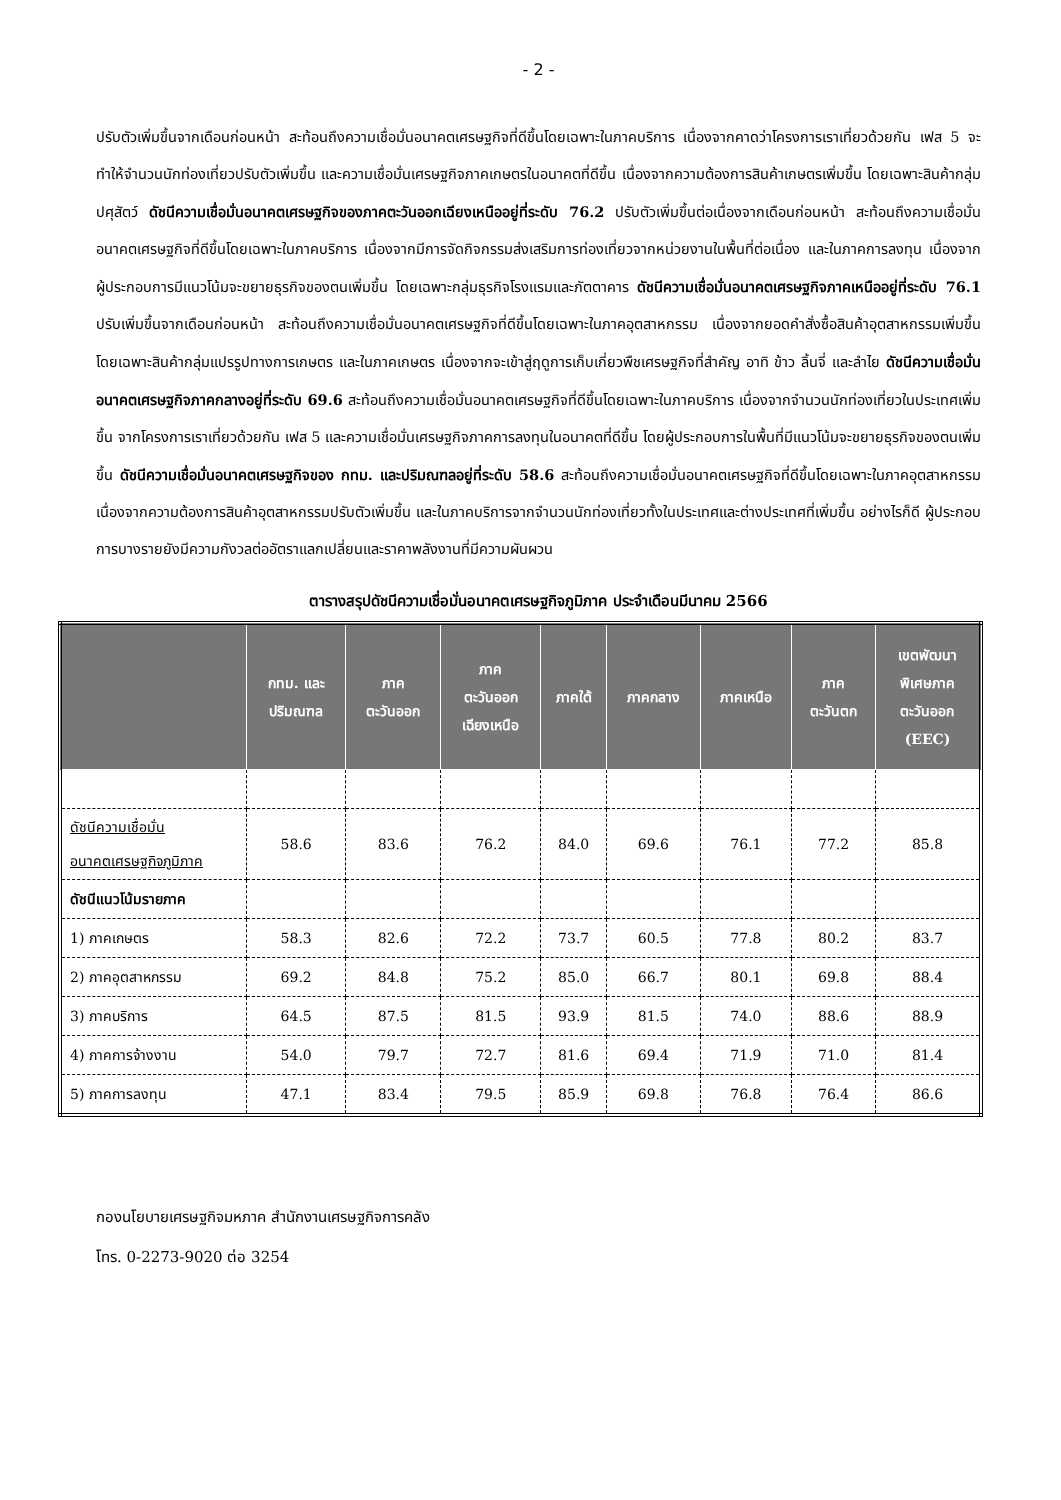- 2 -
ปรับตัวเพิ่มขึ้นจากเดือนก่อนหน้า สะท้อนถึงความเชื่อมั่นอนาคตเศรษฐกิจที่ดีขึ้นโดยเฉพาะในภาคบริการ เนื่องจากคาดว่าโครงการเราเที่ยวด้วยกัน เฟส 5 จะทำให้จำนวนนักท่องเที่ยวปรับตัวเพิ่มขึ้น และความเชื่อมั่นเศรษฐกิจภาคเกษตรในอนาคตที่ดีขึ้น เนื่องจากความต้องการสินค้าเกษตรเพิ่มขึ้น โดยเฉพาะสินค้ากลุ่มปศุสัตว์ ดัชนีความเชื่อมั่นอนาคตเศรษฐกิจของภาคตะวันออกเฉียงเหนืออยู่ที่ระดับ 76.2 ปรับตัวเพิ่มขึ้นต่อเนื่องจากเดือนก่อนหน้า สะท้อนถึงความเชื่อมั่นอนาคตเศรษฐกิจที่ดีขึ้นโดยเฉพาะในภาคบริการ เนื่องจากมีการจัดกิจกรรมส่งเสริมการท่องเที่ยวจากหน่วยงานในพื้นที่ต่อเนื่อง และในภาคการลงทุน เนื่องจากผู้ประกอบการมีแนวโน้มจะขยายธุรกิจของตนเพิ่มขึ้น โดยเฉพาะกลุ่มธุรกิจโรงแรมและภัตตาคาร ดัชนีความเชื่อมั่นอนาคตเศรษฐกิจภาคเหนืออยู่ที่ระดับ 76.1 ปรับเพิ่มขึ้นจากเดือนก่อนหน้า สะท้อนถึงความเชื่อมั่นอนาคตเศรษฐกิจที่ดีขึ้นโดยเฉพาะในภาคอุตสาหกรรม เนื่องจากยอดคำสั่งซื้อสินค้าอุตสาหกรรมเพิ่มขึ้น โดยเฉพาะสินค้ากลุ่มแปรรูปทางการเกษตร และในภาคเกษตร เนื่องจากจะเข้าสู่ฤดูการเก็บเกี่ยวพืชเศรษฐกิจที่สำคัญ อาทิ ข้าว ลิ้นจี่ และลำไย ดัชนีความเชื่อมั่นอนาคตเศรษฐกิจภาคกลางอยู่ที่ระดับ 69.6 สะท้อนถึงความเชื่อมั่นอนาคตเศรษฐกิจที่ดีขึ้นโดยเฉพาะในภาคบริการ เนื่องจากจำนวนนักท่องเที่ยวในประเทศเพิ่มขึ้น จากโครงการเราเที่ยวด้วยกัน เฟส 5 และความเชื่อมั่นเศรษฐกิจภาคการลงทุนในอนาคตที่ดีขึ้น โดยผู้ประกอบการในพื้นที่มีแนวโน้มจะขยายธุรกิจของตนเพิ่มขึ้น ดัชนีความเชื่อมั่นอนาคตเศรษฐกิจของ กทม. และปริมณฑลอยู่ที่ระดับ 58.6 สะท้อนถึงความเชื่อมั่นอนาคตเศรษฐกิจที่ดีขึ้นโดยเฉพาะในภาคอุตสาหกรรม เนื่องจากความต้องการสินค้าอุตสาหกรรมปรับตัวเพิ่มขึ้น และในภาคบริการจากจำนวนนักท่องเที่ยวทั้งในประเทศและต่างประเทศที่เพิ่มขึ้น อย่างไรก็ดี ผู้ประกอบการบางรายยังมีความกังวลต่ออัตราแลกเปลี่ยนและราคาพลังงานที่มีความผันผวน
ตารางสรุปดัชนีความเชื่อมั่นอนาคตเศรษฐกิจภูมิภาค ประจำเดือนมีนาคม 2566
| | กทม. และ ปริมณฑล | ภาค ตะวันออก | ภาค ตะวันออก เฉียงเหนือ | ภาคใต้ | ภาคกลาง | ภาคเหนือ | ภาค ตะวันตก | เขตพัฒนา พิเศษภาค ตะวันออก (EEC) |
| --- | --- | --- | --- | --- | --- | --- | --- | --- |
| ดัชนีความเชื่อมั่น อนาคตเศรษฐกิจภูมิภาค | 58.6 | 83.6 | 76.2 | 84.0 | 69.6 | 76.1 | 77.2 | 85.8 |
| ดัชนีแนวโน้มรายภาค | | | | | | | | |
| 1) ภาคเกษตร | 58.3 | 82.6 | 72.2 | 73.7 | 60.5 | 77.8 | 80.2 | 83.7 |
| 2) ภาคอุตสาหกรรม | 69.2 | 84.8 | 75.2 | 85.0 | 66.7 | 80.1 | 69.8 | 88.4 |
| 3) ภาคบริการ | 64.5 | 87.5 | 81.5 | 93.9 | 81.5 | 74.0 | 88.6 | 88.9 |
| 4) ภาคการจ้างงาน | 54.0 | 79.7 | 72.7 | 81.6 | 69.4 | 71.9 | 71.0 | 81.4 |
| 5) ภาคการลงทุน | 47.1 | 83.4 | 79.5 | 85.9 | 69.8 | 76.8 | 76.4 | 86.6 |
กองนโยบายเศรษฐกิจมหภาค สำนักงานเศรษฐกิจการคลัง
โทร. 0-2273-9020 ต่อ 3254